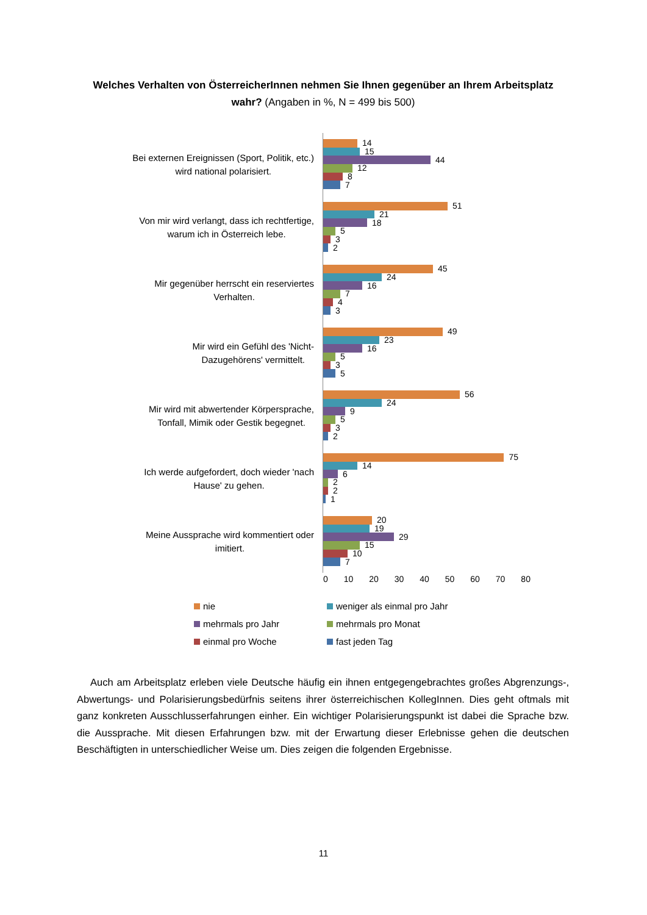Welches Verhalten von ÖsterreicherInnen nehmen Sie Ihnen gegenüber an Ihrem Arbeitsplatz wahr? (Angaben in %, N = 499 bis 500)
Bei externen Ereignissen (Sport, Politik, etc.)
wird national polarisiert.
14
15
44
12
8
7
Von mir wird verlangt, dass ich rechtfertige,
warum ich in Österreich lebe.
51
21
18
5
3
2
Mir gegenüber herrscht ein reserviertes
Verhalten.
45
24
16
7
4
3
Mir wird ein Gefühl des 'Nicht-
Dazugehörens' vermittelt.
49
23
16
5
3
5
Mir wird mit abwertender Körpersprache,
Tonfall, Mimik oder Gestik begegnet.
56
24
9
5
3
2
Ich werde aufgefordert, doch wieder 'nach
Hause' zu gehen.
75
14
6
2
2
1
Meine Aussprache wird kommentiert oder
imitiert.
20
19
29
15
10
7
0 10 20 30 40 50 60 70 80
nie
weniger als einmal pro Jahr
mehrmals pro Jahr
mehrmals pro Monat
einmal pro Woche
fast jeden Tag
Auch am Arbeitsplatz erleben viele Deutsche häufig ein ihnen entgegengebrachtes großes Abgrenzungs-, Abwertungs- und Polarisierungsbedürfnis seitens ihrer österreichischen KollegInnen. Dies geht oftmals mit ganz konkreten Ausschlusserfahrungen einher. Ein wichtiger Polarisierungspunkt ist dabei die Sprache bzw. die Aussprache. Mit diesen Erfahrungen bzw. mit der Erwartung dieser Erlebnisse gehen die deutschen Beschäftigten in unterschiedlicher Weise um. Dies zeigen die folgenden Ergebnisse.
11